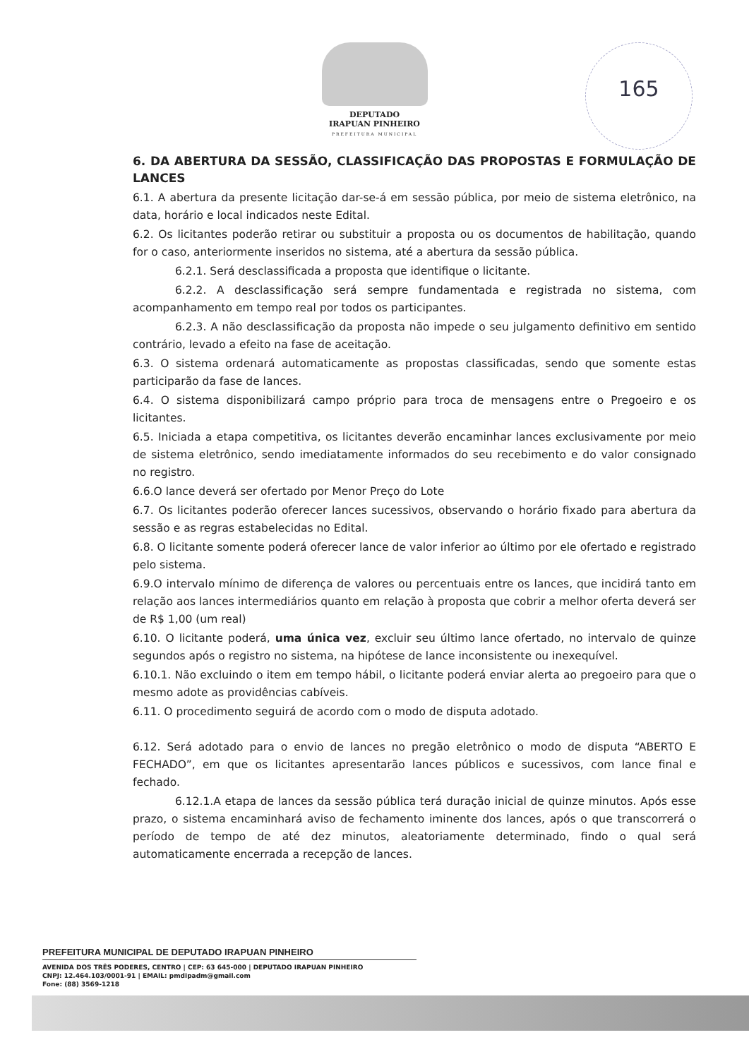DEPUTADO
IRAPUAN PINHEIRO
PREFEITURA MUNICIPAL
165
6. DA ABERTURA DA SESSÃO, CLASSIFICAÇÃO DAS PROPOSTAS E FORMULAÇÃO DE LANCES
6.1. A abertura da presente licitação dar-se-á em sessão pública, por meio de sistema eletrônico, na data, horário e local indicados neste Edital.
6.2. Os licitantes poderão retirar ou substituir a proposta ou os documentos de habilitação, quando for o caso, anteriormente inseridos no sistema, até a abertura da sessão pública.
6.2.1. Será desclassificada a proposta que identifique o licitante.
6.2.2. A desclassificação será sempre fundamentada e registrada no sistema, com acompanhamento em tempo real por todos os participantes.
6.2.3. A não desclassificação da proposta não impede o seu julgamento definitivo em sentido contrário, levado a efeito na fase de aceitação.
6.3. O sistema ordenará automaticamente as propostas classificadas, sendo que somente estas participarão da fase de lances.
6.4. O sistema disponibilizará campo próprio para troca de mensagens entre o Pregoeiro e os licitantes.
6.5. Iniciada a etapa competitiva, os licitantes deverão encaminhar lances exclusivamente por meio de sistema eletrônico, sendo imediatamente informados do seu recebimento e do valor consignado no registro.
6.6.O lance deverá ser ofertado por Menor Preço do Lote
6.7. Os licitantes poderão oferecer lances sucessivos, observando o horário fixado para abertura da sessão e as regras estabelecidas no Edital.
6.8. O licitante somente poderá oferecer lance de valor inferior ao último por ele ofertado e registrado pelo sistema.
6.9.O intervalo mínimo de diferença de valores ou percentuais entre os lances, que incidirá tanto em relação aos lances intermediários quanto em relação à proposta que cobrir a melhor oferta deverá ser de R$ 1,00 (um real)
6.10. O licitante poderá, uma única vez, excluir seu último lance ofertado, no intervalo de quinze segundos após o registro no sistema, na hipótese de lance inconsistente ou inexequível.
6.10.1. Não excluindo o item em tempo hábil, o licitante poderá enviar alerta ao pregoeiro para que o mesmo adote as providências cabíveis.
6.11. O procedimento seguirá de acordo com o modo de disputa adotado.
6.12. Será adotado para o envio de lances no pregão eletrônico o modo de disputa “ABERTO E FECHADO”, em que os licitantes apresentarão lances públicos e sucessivos, com lance final e fechado.
6.12.1.A etapa de lances da sessão pública terá duração inicial de quinze minutos. Após esse prazo, o sistema encaminhará aviso de fechamento iminente dos lances, após o que transcorrerá o período de tempo de até dez minutos, aleatoriamente determinado, findo o qual será automaticamente encerrada a recepção de lances.
PREFEITURA MUNICIPAL DE DEPUTADO IRAPUAN PINHEIRO
AVENIDA DOS TRÊS PODERES, CENTRO | CEP: 63 645-000 | DEPUTADO IRAPUAN PINHEIRO
CNPJ: 12.464.103/0001-91 | EMAIL: pmdipadm@gmail.com
Fone: (88) 3569-1218